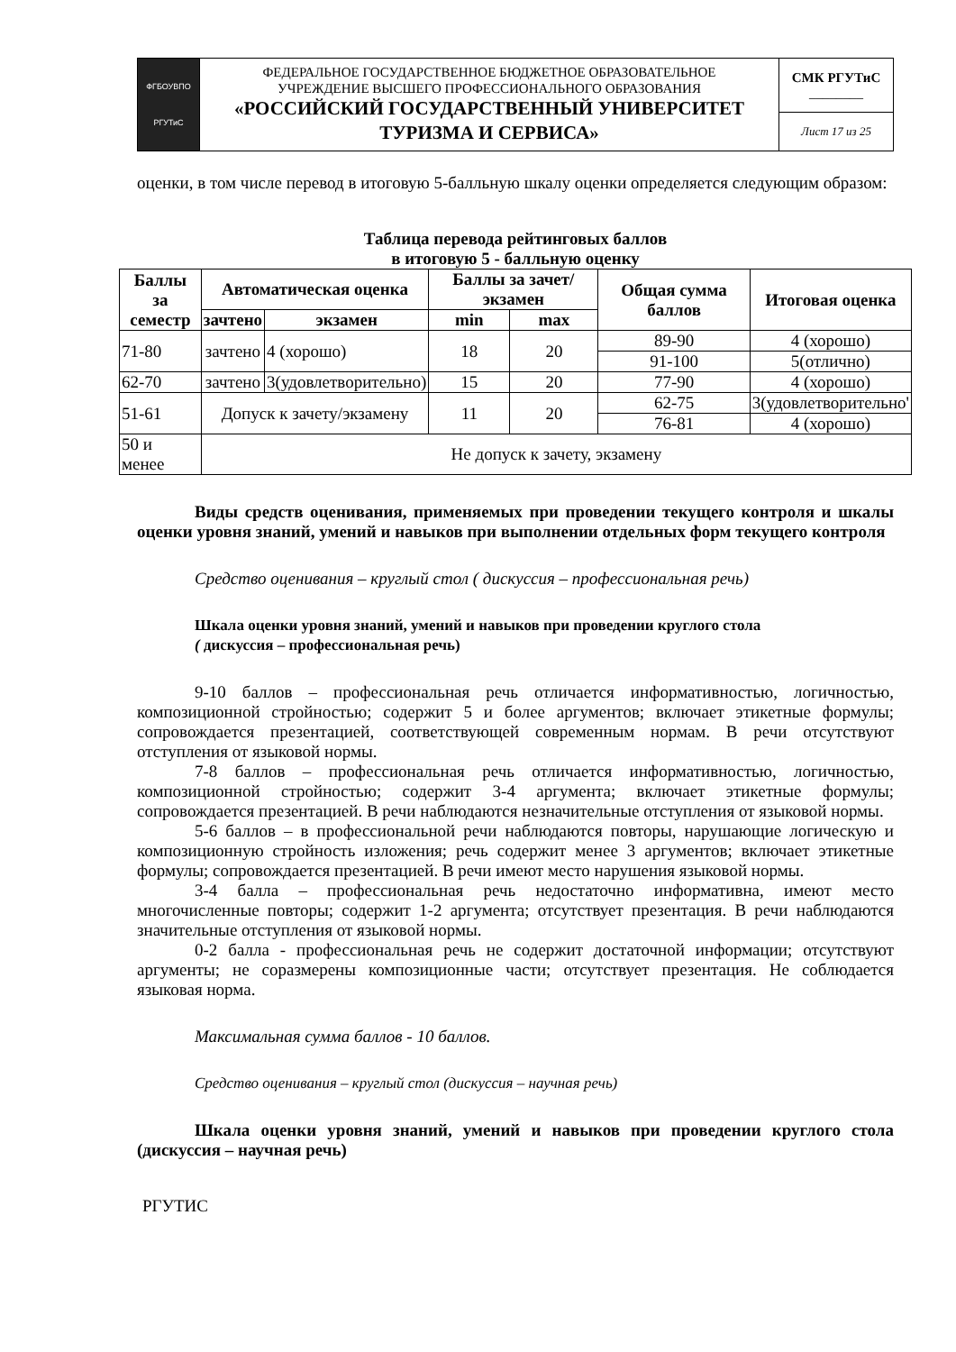| ФГБОУВПО РГУТиС | ФЕДЕРАЛЬНОЕ ГОСУДАРСТВЕННОЕ БЮДЖЕТНОЕ ОБРАЗОВАТЕЛЬНОЕ УЧРЕЖДЕНИЕ ВЫСШЕГО ПРОФЕССИОНАЛЬНОГО ОБРАЗОВАНИЯ «РОССИЙСКИЙ ГОСУДАРСТВЕННЫЙ УНИВЕРСИТЕТ ТУРИЗМА И СЕРВИСА» | СМК РГУТиС ________ |
| | | Лист 17 из 25 |
оценки, в том числе перевод в итоговую 5-балльную шкалу оценки определяется следующим образом:
Таблица перевода рейтинговых баллов
в итоговую 5 - балльную оценку
| Баллы за семестр | Автоматическая оценка | | Баллы за зачет/экзамен | | Общая сумма баллов | Итоговая оценка |
| --- | --- | --- | --- | --- | --- | --- |
| | зачтено | экзамен | | | | |
| | | | min | max | | |
| 71-80 | зачтено | 4 (хорошо) | 18 | 20 | 89-90 | 4 (хорошо) |
| | | | | | 91-100 | 5(отлично) |
| 62-70 | зачтено | 3(удовлетворительно) | 15 | 20 | 77-90 | 4 (хорошо) |
| 51-61 | Допуск к зачету/экзамену | | 11 | 20 | 62-75 | 3(удовлетворительно' |
| | | | | | 76-81 | 4 (хорошо) |
| 50 и менее | Не допуск к зачету, экзамену | | | | | |
Виды средств оценивания, применяемых при проведении текущего контроля и шкалы оценки уровня знаний, умений и навыков при выполнении отдельных форм текущего контроля
Средство оценивания – круглый стол ( дискуссия – профессиональная речь)
Шкала оценки уровня знаний, умений и навыков при проведении круглого стола
( дискуссия – профессиональная речь)
9-10 баллов – профессиональная речь отличается информативностью, логичностью, композиционной стройностью; содержит 5 и более аргументов; включает этикетные формулы; сопровождается презентацией, соответствующей современным нормам. В речи отсутствуют отступления от языковой нормы.
7-8 баллов – профессиональная речь отличается информативностью, логичностью, композиционной стройностью; содержит 3-4 аргумента; включает этикетные формулы; сопровождается презентацией. В речи наблюдаются незначительные отступления от языковой нормы.
5-6 баллов – в профессиональной речи наблюдаются повторы, нарушающие логическую и композиционную стройность изложения; речь содержит менее 3 аргументов; включает этикетные формулы; сопровождается презентацией. В речи имеют место нарушения языковой нормы.
3-4 балла – профессиональная речь недостаточно информативна, имеют место многочисленные повторы; содержит 1-2 аргумента; отсутствует презентация. В речи наблюдаются значительные отступления от языковой нормы.
0-2 балла - профессиональная речь не содержит достаточной информации; отсутствуют аргументы; не соразмерены композиционные части; отсутствует презентация. Не соблюдается языковая норма.
Максимальная сумма баллов - 10 баллов.
Средство оценивания – круглый стол (дискуссия – научная речь)
Шкала оценки уровня знаний, умений и навыков при проведении круглого стола (дискуссия – научная речь)
РГУТИС